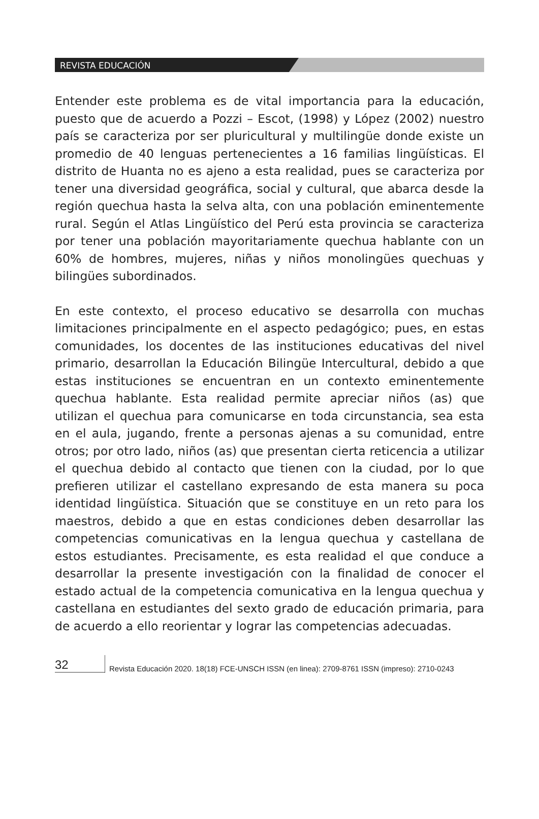REVISTA EDUCACIÓN
Entender este problema es de vital importancia para la educación, puesto que de acuerdo a Pozzi – Escot, (1998) y López (2002) nuestro país se caracteriza por ser pluricultural y multilingüe donde existe un promedio de 40 lenguas pertenecientes a 16 familias lingüísticas. El distrito de Huanta no es ajeno a esta realidad, pues se caracteriza por tener una diversidad geográfica, social y cultural, que abarca desde la región quechua hasta la selva alta, con una población eminentemente rural. Según el Atlas Lingüístico del Perú esta provincia se caracteriza por tener una población mayoritariamente quechua hablante con un 60% de hombres, mujeres, niñas y niños monolingües quechuas y bilingües subordinados.
En este contexto, el proceso educativo se desarrolla con muchas limitaciones principalmente en el aspecto pedagógico; pues, en estas comunidades, los docentes de las instituciones educativas del nivel primario, desarrollan la Educación Bilingüe Intercultural, debido a que estas instituciones se encuentran en un contexto eminentemente quechua hablante. Esta realidad permite apreciar niños (as) que utilizan el quechua para comunicarse en toda circunstancia, sea esta en el aula, jugando, frente a personas ajenas a su comunidad, entre otros; por otro lado, niños (as) que presentan cierta reticencia a utilizar el quechua debido al contacto que tienen con la ciudad, por lo que prefieren utilizar el castellano expresando de esta manera su poca identidad lingüística. Situación que se constituye en un reto para los maestros, debido a que en estas condiciones deben desarrollar las competencias comunicativas en la lengua quechua y castellana de estos estudiantes. Precisamente, es esta realidad el que conduce a desarrollar la presente investigación con la finalidad de conocer el estado actual de la competencia comunicativa en la lengua quechua y castellana en estudiantes del sexto grado de educación primaria, para de acuerdo a ello reorientar y lograr las competencias adecuadas.
32
Revista Educación 2020. 18(18) FCE-UNSCH ISSN (en linea): 2709-8761 ISSN (impreso): 2710-0243